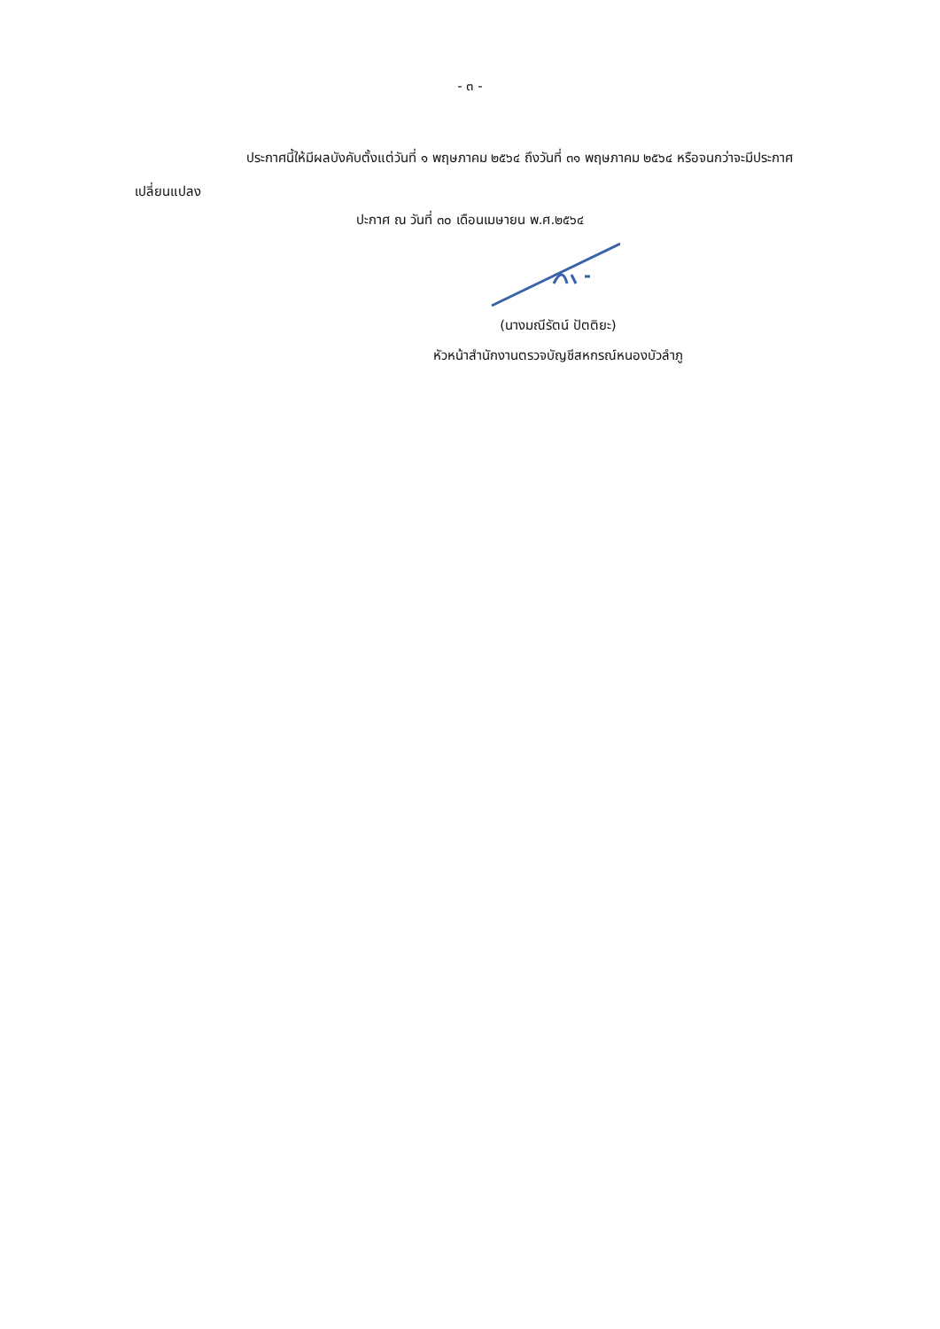- ๓ -
ประกาศนี้ให้มีผลบังคับตั้งแต่วันที่ ๑ พฤษภาคม ๒๕๖๔ ถึงวันที่ ๓๑ พฤษภาคม ๒๕๖๔ หรือจนกว่าจะมีประกาศเปลี่ยนแปลง
ปะกาศ ณ วันที่ ๓๐ เดือนเมษายน พ.ศ.๒๕๖๔
(นางมณีรัตน์ ปัตติยะ)
หัวหน้าสำนักงานตรวจบัญชีสหกรณ์หนองบัวลำภู